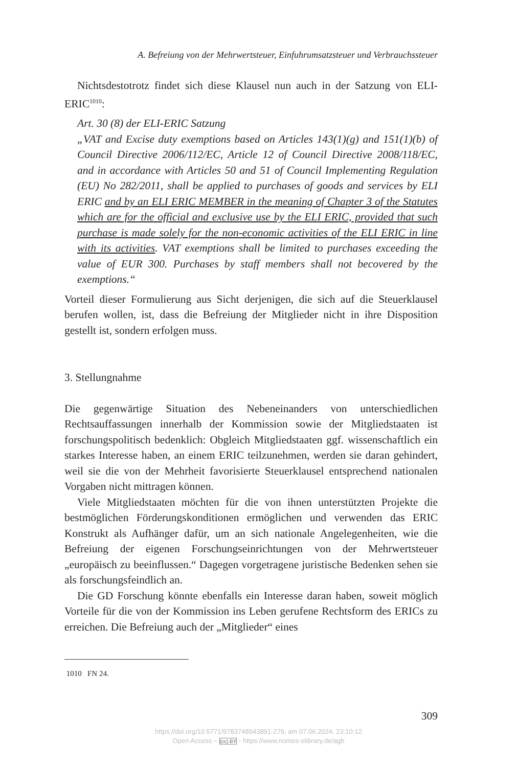A. Befreiung von der Mehrwertsteuer, Einfuhrumsatzsteuer und Verbrauchssteuer
Nichtsdestotrotz findet sich diese Klausel nun auch in der Satzung von ELI-ERIC<sup>1010</sup>:
Art. 30 (8) der ELI-ERIC Satzung
„VAT and Excise duty exemptions based on Articles 143(1)(g) and 151(1)(b) of Council Directive 2006/112/EC, Article 12 of Council Directive 2008/118/EC, and in accordance with Articles 50 and 51 of Council Implementing Regulation (EU) No 282/2011, shall be applied to purchases of goods and services by ELI ERIC and by an ELI ERIC MEMBER in the meaning of Chapter 3 of the Statutes which are for the official and exclusive use by the ELI ERIC, provided that such purchase is made solely for the non-economic activities of the ELI ERIC in line with its activities. VAT exemptions shall be limited to purchases exceeding the value of EUR 300. Purchases by staff members shall not becovered by the exemptions.“
Vorteil dieser Formulierung aus Sicht derjenigen, die sich auf die Steuerklausel berufen wollen, ist, dass die Befreiung der Mitglieder nicht in ihre Disposition gestellt ist, sondern erfolgen muss.
3. Stellungnahme
Die gegenwärtige Situation des Nebeneinanders von unterschiedlichen Rechtsauffassungen innerhalb der Kommission sowie der Mitgliedstaaten ist forschungspolitisch bedenklich: Obgleich Mitgliedstaaten ggf. wissenschaftlich ein starkes Interesse haben, an einem ERIC teilzunehmen, werden sie daran gehindert, weil sie die von der Mehrheit favorisierte Steuerklausel entsprechend nationalen Vorgaben nicht mittragen können.
Viele Mitgliedstaaten möchten für die von ihnen unterstützten Projekte die bestmöglichen Förderungskonditionen ermöglichen und verwenden das ERIC Konstrukt als Aufhänger dafür, um an sich nationale Angelegenheiten, wie die Befreiung der eigenen Forschungseinrichtungen von der Mehrwertsteuer „europäisch zu beeinflussen.“ Dagegen vorgetragene juristische Bedenken sehen sie als forschungsfeindlich an.
Die GD Forschung könnte ebenfalls ein Interesse daran haben, soweit möglich Vorteile für die von der Kommission ins Leben gerufene Rechtsform des ERICs zu erreichen. Die Befreiung auch der „Mitglieder“ eines
1010 FN 24.
309
https://doi.org/10.5771/9783748943891-279, am 07.06.2024, 23:10:12
Open Access – (cc) BY - https://www.nomos-elibrary.de/agb